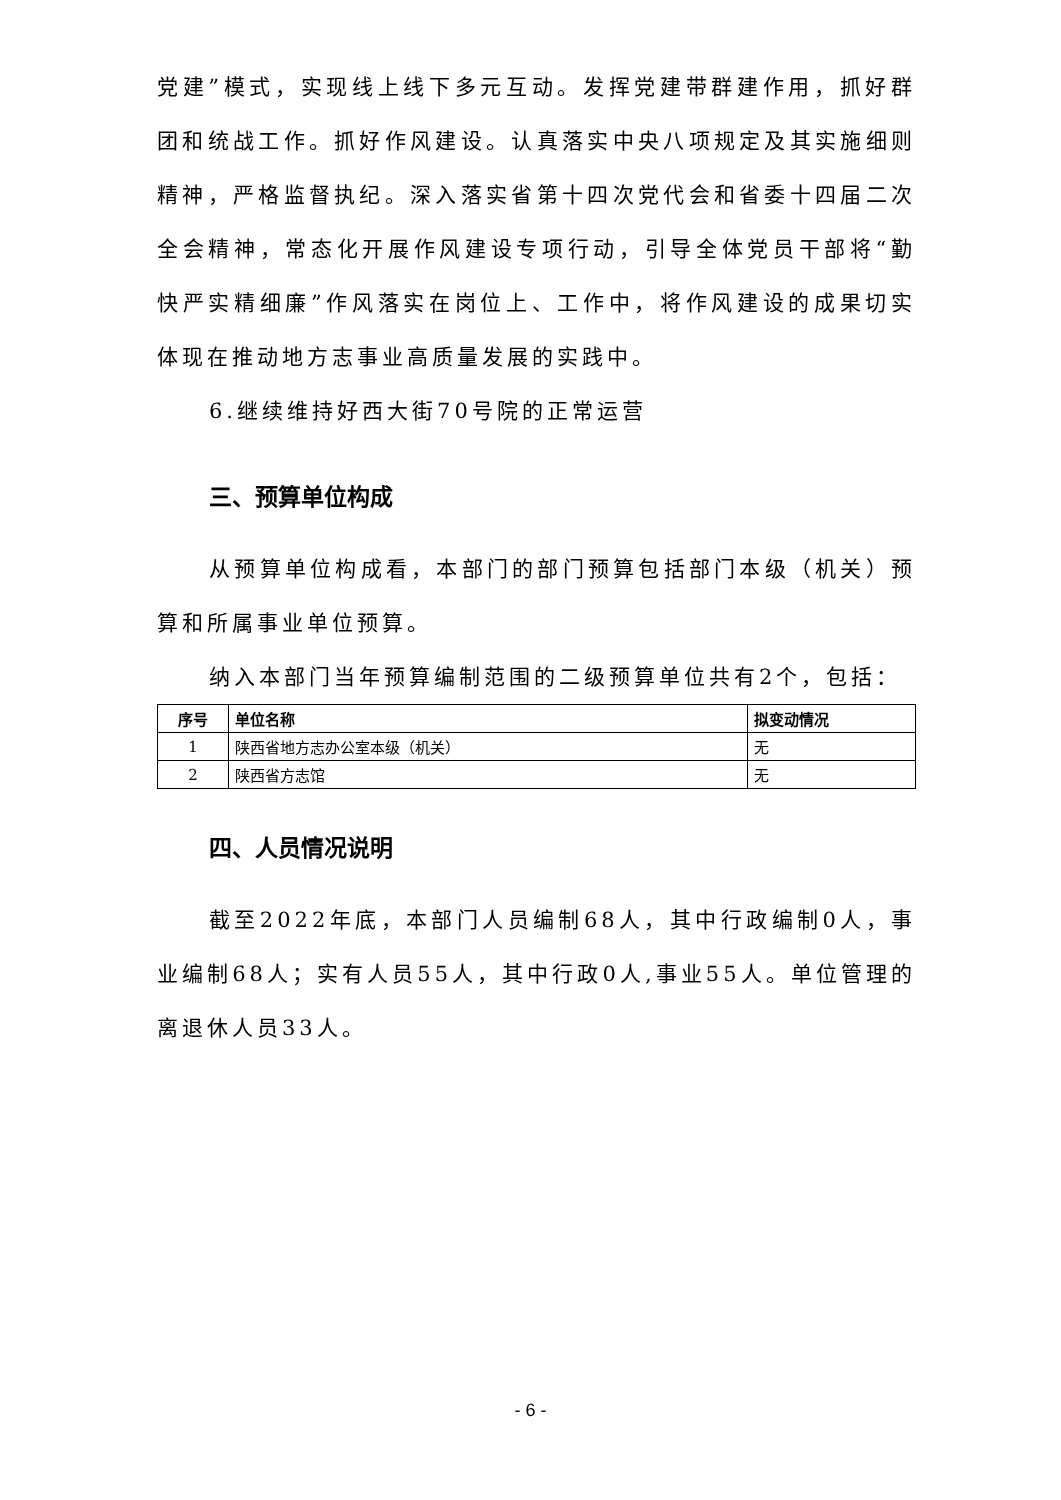党建”模式，实现线上线下多元互动。发挥党建带群建作用，抓好群团和统战工作。抓好作风建设。认真落实中央八项规定及其实施细则精神，严格监督执纪。深入落实省第十四次党代会和省委十四届二次全会精神，常态化开展作风建设专项行动，引导全体党员干部将“勤快严实精细廉”作风落实在岗位上、工作中，将作风建设的成果切实体现在推动地方志事业高质量发展的实践中。
6.继续维持好西大街70号院的正常运营
三、预算单位构成
从预算单位构成看，本部门的部门预算包括部门本级（机关）预算和所属事业单位预算。
纳入本部门当年预算编制范围的二级预算单位共有2个，包括：
| 序号 | 单位名称 | 拟变动情况 |
| --- | --- | --- |
| 1 | 陕西省地方志办公室本级（机关） | 无 |
| 2 | 陕西省方志馆 | 无 |
四、人员情况说明
截至2022年底，本部门人员编制68人，其中行政编制0人，事业编制68人；实有人员55人，其中行政0人,事业55人。单位管理的离退休人员33人。
- 6 -